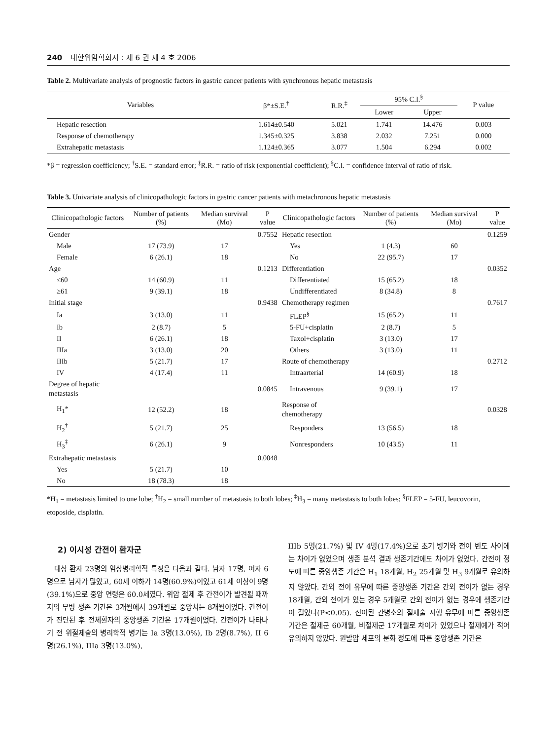240 대한위암학회지 : 제 6 권 제 4 호 2006
Table 2. Multivariate analysis of prognostic factors in gastric cancer patients with synchronous hepatic metastasis
| Variables | β*±S.E.<sup>†</sup> | R.R.<sup>‡</sup> | 95% C.I.<sup>§</sup> | | P value |
| --- | --- | --- | --- | --- | --- |
| | | | Lower | Upper | |
| Hepatic resection | 1.614±0.540 | 5.021 | 1.741 | 14.476 | 0.003 |
| Response of chemotherapy | 1.345±0.325 | 3.838 | 2.032 | 7.251 | 0.000 |
| Extrahepatic metastasis | 1.124±0.365 | 3.077 | 1.504 | 6.294 | 0.002 |
*β = regression coefficiency; <sup>†</sup>S.E. = standard error; <sup>‡</sup>R.R. = ratio of risk (exponential coefficient); <sup>§</sup>C.I. = confidence interval of ratio of risk.
Table 3. Univariate analysis of clinicopathologic factors in gastric cancer patients with metachronous hepatic metastasis
| Clinicopathologic factors | Number of patients (%) | Median survival (Mo) | P value | Clinicopathologic factors | Number of patients (%) | Median survival (Mo) | P value |
| --- | --- | --- | --- | --- | --- | --- | --- |
| Gender | | | 0.7552 | Hepatic resection | | | 0.1259 |
| Male | 17 (73.9) | 17 | | Yes | 1 (4.3) | 60 | |
| Female | 6 (26.1) | 18 | | No | 22 (95.7) | 17 | |
| Age | | | 0.1213 | Differentiation | | | 0.0352 |
| ≤60 | 14 (60.9) | 11 | | Differentiated | 15 (65.2) | 18 | |
| ≥61 | 9 (39.1) | 18 | | Undifferentiated | 8 (34.8) | 8 | |
| Initial stage | | | 0.9438 | Chemotherapy regimen | | | 0.7617 |
| Ia | 3 (13.0) | 11 | | FLEP<sup>§</sup> | 15 (65.2) | 11 | |
| Ib | 2 (8.7) | 5 | | 5-FU+cisplatin | 2 (8.7) | 5 | |
| II | 6 (26.1) | 18 | | Taxol+cisplatin | 3 (13.0) | 17 | |
| IIIa | 3 (13.0) | 20 | | Others | 3 (13.0) | 11 | |
| IIIb | 5 (21.7) | 17 | | Route of chemotherapy | | | 0.2712 |
| IV | 4 (17.4) | 11 | | Intraarterial | 14 (60.9) | 18 | |
| Degree of hepatic metastasis | | | 0.0845 | Intravenous | 9 (39.1) | 17 | |
| H<sub>1</sub>* | 12 (52.2) | 18 | | Response of chemotherapy | | | 0.0328 |
| H<sub>2</sub><sup>†</sup> | 5 (21.7) | 25 | | Responders | 13 (56.5) | 18 | |
| H<sub>3</sub><sup>‡</sup> | 6 (26.1) | 9 | | Nonresponders | 10 (43.5) | 11 | |
| Extrahepatic metastasis | | | 0.0048 | | | | |
| Yes | 5 (21.7) | 10 | | | | | |
| No | 18 (78.3) | 18 | | | | | |
*H<sub>1</sub> = metastasis limited to one lobe; <sup>†</sup>H<sub>2</sub> = small number of metastasis to both lobes; <sup>‡</sup>H<sub>3</sub> = many metastasis to both lobes; <sup>§</sup>FLEP = 5-FU, leucovorin, etoposide, cisplatin.
2) 이시성 간전이 환자군
대상 환자 23명의 임상병리학적 특징은 다음과 같다. 남자 17명, 여자 6명으로 남자가 많았고, 60세 이하가 14명(60.9%)이었고 61세 이상이 9명(39.1%)으로 중앙 연령은 60.0세였다. 위암 절제 후 간전이가 발견될 때까지의 무병 생존 기간은 3개월에서 39개월로 중앙치는 8개월이었다. 간전이가 진단된 후 전체환자의 중앙생존 기간은 17개월이었다. 간전이가 나타나기 전 위절제술의 병리학적 병기는 Ia 3명(13.0%), Ib 2명(8.7%), II 6명(26.1%), IIIa 3명(13.0%),
IIIb 5명(21.7%) 및 IV 4명(17.4%)으로 초기 병기와 전이 빈도 사이에는 차이가 없었으며 생존 분석 결과 생존기간에도 차이가 없었다. 간전이 정도에 따른 중앙생존 기간은 H<sub>1</sub> 18개월, H<sub>2</sub> 25개월 및 H<sub>3</sub> 9개월로 유의하지 않았다. 간외 전이 유무에 따른 중앙생존 기간은 간외 전이가 없는 경우 18개월, 간외 전이가 있는 경우 5개월로 간외 전이가 없는 경우에 생존기간이 길었다(P<0.05). 전이된 간병소의 절제술 시행 유무에 따른 중앙생존 기간은 절제군 60개월, 비절제군 17개월로 차이가 있었으나 절제예가 적어 유의하지 않았다. 원발암 세포의 분화 정도에 따른 중앙생존 기간은